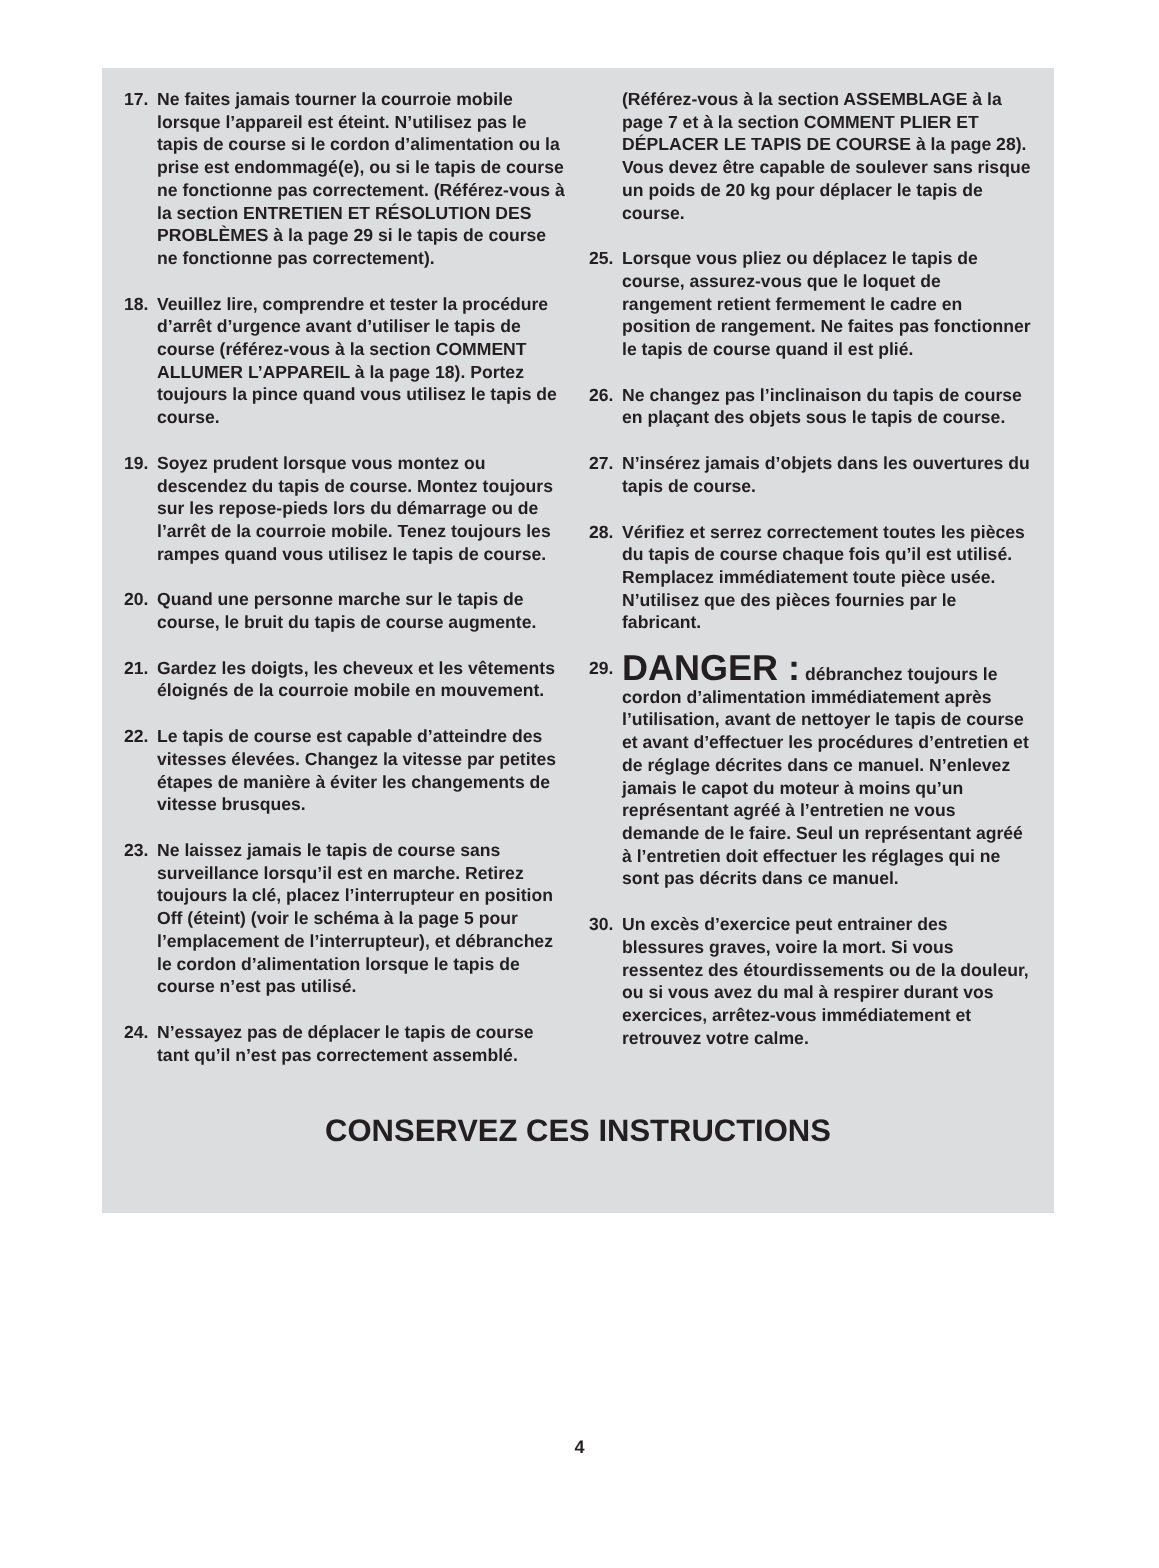17. Ne faites jamais tourner la courroie mobile lorsque l’appareil est éteint. N’utilisez pas le tapis de course si le cordon d’alimentation ou la prise est endommagé(e), ou si le tapis de course ne fonctionne pas correctement. (Référez-vous à la section ENTRETIEN ET RÉSOLUTION DES PROBLÈMES à la page 29 si le tapis de course ne fonctionne pas correctement).
18. Veuillez lire, comprendre et tester la procédure d’arrêt d’urgence avant d’utiliser le tapis de course (référez-vous à la section COMMENT ALLUMER L’APPAREIL à la page 18). Portez toujours la pince quand vous utilisez le tapis de course.
19. Soyez prudent lorsque vous montez ou descendez du tapis de course. Montez toujours sur les repose-pieds lors du démarrage ou de l’arrêt de la courroie mobile. Tenez toujours les rampes quand vous utilisez le tapis de course.
20. Quand une personne marche sur le tapis de course, le bruit du tapis de course augmente.
21. Gardez les doigts, les cheveux et les vêtements éloignés de la courroie mobile en mouvement.
22. Le tapis de course est capable d’atteindre des vitesses élevées. Changez la vitesse par petites étapes de manière à éviter les changements de vitesse brusques.
23. Ne laissez jamais le tapis de course sans surveillance lorsqu’il est en marche. Retirez toujours la clé, placez l’interrupteur en position Off (éteint) (voir le schéma à la page 5 pour l’emplacement de l’interrupteur), et débranchez le cordon d’alimentation lorsque le tapis de course n’est pas utilisé.
24. N’essayez pas de déplacer le tapis de course tant qu’il n’est pas correctement assemblé.
(Référez-vous à la section ASSEMBLAGE à la page 7 et à la section COMMENT PLIER ET DÉPLACER LE TAPIS DE COURSE à la page 28). Vous devez être capable de soulever sans risque un poids de 20 kg pour déplacer le tapis de course.
25. Lorsque vous pliez ou déplacez le tapis de course, assurez-vous que le loquet de rangement retient fermement le cadre en position de rangement. Ne faites pas fonctionner le tapis de course quand il est plié.
26. Ne changez pas l’inclinaison du tapis de course en plaçant des objets sous le tapis de course.
27. N’insérez jamais d’objets dans les ouvertures du tapis de course.
28. Vérifiez et serrez correctement toutes les pièces du tapis de course chaque fois qu’il est utilisé. Remplacez immédiatement toute pièce usée. N’utilisez que des pièces fournies par le fabricant.
29. DANGER : débranchez toujours le cordon d’alimentation immédiatement après l’utilisation, avant de nettoyer le tapis de course et avant d’effectuer les procédures d’entretien et de réglage décrites dans ce manuel. N’enlevez jamais le capot du moteur à moins qu’un représentant agréé à l’entretien ne vous demande de le faire. Seul un représentant agréé à l’entretien doit effectuer les réglages qui ne sont pas décrits dans ce manuel.
30. Un excès d’exercice peut entrainer des blessures graves, voire la mort. Si vous ressentez des étourdissements ou de la douleur, ou si vous avez du mal à respirer durant vos exercices, arrêtez-vous immédiatement et retrouvez votre calme.
CONSERVEZ CES INSTRUCTIONS
4